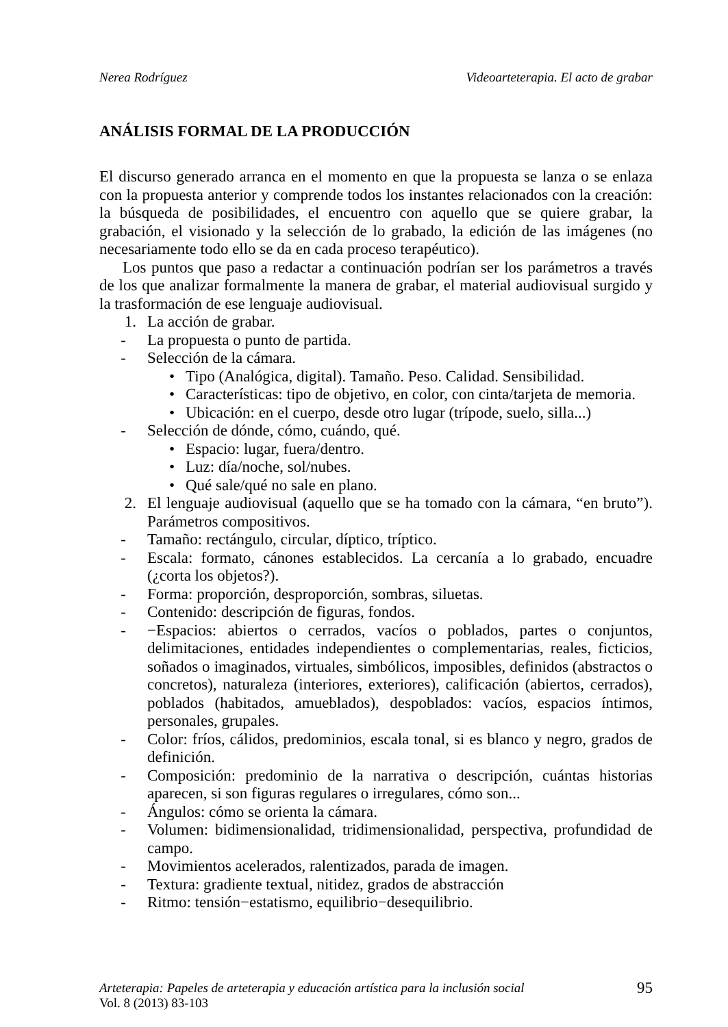Nerea Rodríguez Videoarteterapia. El acto de grabar
ANÁLISIS FORMAL DE LA PRODUCCIÓN
El discurso generado arranca en el momento en que la propuesta se lanza o se enlaza con la propuesta anterior y comprende todos los instantes relacionados con la creación: la búsqueda de posibilidades, el encuentro con aquello que se quiere grabar, la grabación, el visionado y la selección de lo grabado, la edición de las imágenes (no necesariamente todo ello se da en cada proceso terapéutico).
Los puntos que paso a redactar a continuación podrían ser los parámetros a través de los que analizar formalmente la manera de grabar, el material audiovisual surgido y la trasformación de ese lenguaje audiovisual.
1. La acción de grabar.
- La propuesta o punto de partida.
- Selección de la cámara.
• Tipo (Analógica, digital). Tamaño. Peso. Calidad. Sensibilidad.
• Características: tipo de objetivo, en color, con cinta/tarjeta de memoria.
• Ubicación: en el cuerpo, desde otro lugar (trípode, suelo, silla...)
- Selección de dónde, cómo, cuándo, qué.
• Espacio: lugar, fuera/dentro.
• Luz: día/noche, sol/nubes.
• Qué sale/qué no sale en plano.
2. El lenguaje audiovisual (aquello que se ha tomado con la cámara, “en bruto”). Parámetros compositivos.
- Tamaño: rectángulo, circular, díptico, tríptico.
- Escala: formato, cánones establecidos. La cercanía a lo grabado, encuadre (¿corta los objetos?).
- Forma: proporción, desproporción, sombras, siluetas.
- Contenido: descripción de figuras, fondos.
- −Espacios: abiertos o cerrados, vacíos o poblados, partes o conjuntos, delimitaciones, entidades independientes o complementarias, reales, ficticios, soñados o imaginados, virtuales, simbólicos, imposibles, definidos (abstractos o concretos), naturaleza (interiores, exteriores), calificación (abiertos, cerrados), poblados (habitados, amueblados), despoblados: vacíos, espacios íntimos, personales, grupales.
- Color: fríos, cálidos, predominios, escala tonal, si es blanco y negro, grados de definición.
- Composición: predominio de la narrativa o descripción, cuántas historias aparecen, si son figuras regulares o irregulares, cómo son...
- Ángulos: cómo se orienta la cámara.
- Volumen: bidimensionalidad, tridimensionalidad, perspectiva, profundidad de campo.
- Movimientos acelerados, ralentizados, parada de imagen.
- Textura: gradiente textual, nitidez, grados de abstracción
- Ritmo: tensión−estatismo, equilibrio−desequilibrio.
Arteterapia: Papeles de arteterapia y educación artística para la inclusión social
Vol. 8 (2013) 83-103
95